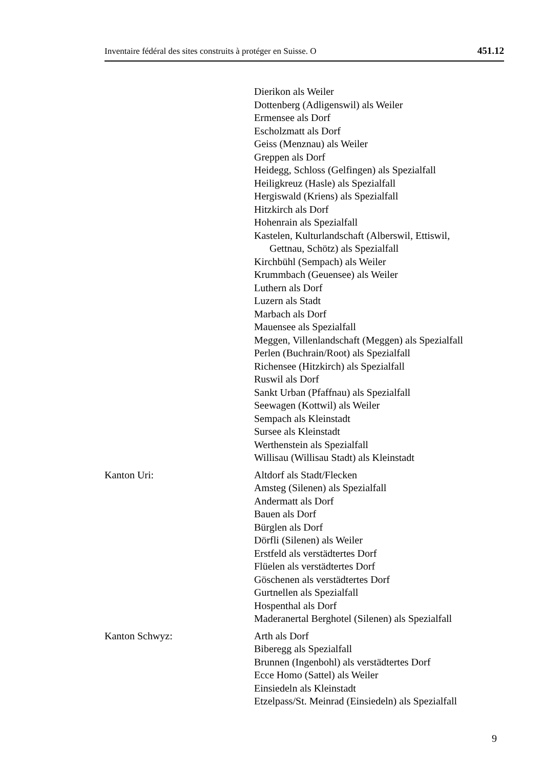Inventaire fédéral des sites construits à protéger en Suisse. O 451.12
Dierikon als Weiler
Dottenberg (Adligenswil) als Weiler
Ermensee als Dorf
Escholzmatt als Dorf
Geiss (Menznau) als Weiler
Greppen als Dorf
Heidegg, Schloss (Gelfingen) als Spezialfall
Heiligkreuz (Hasle) als Spezialfall
Hergiswald (Kriens) als Spezialfall
Hitzkirch als Dorf
Hohenrain als Spezialfall
Kastelen, Kulturlandschaft (Alberswil, Ettiswil,
Gettnau, Schötz) als Spezialfall
Kirchbühl (Sempach) als Weiler
Krummbach (Geuensee) als Weiler
Luthern als Dorf
Luzern als Stadt
Marbach als Dorf
Mauensee als Spezialfall
Meggen, Villenlandschaft (Meggen) als Spezialfall
Perlen (Buchrain/Root) als Spezialfall
Richensee (Hitzkirch) als Spezialfall
Ruswil als Dorf
Sankt Urban (Pfaffnau) als Spezialfall
Seewagen (Kottwil) als Weiler
Sempach als Kleinstadt
Sursee als Kleinstadt
Werthenstein als Spezialfall
Willisau (Willisau Stadt) als Kleinstadt
Kanton Uri: Altdorf als Stadt/Flecken
Amsteg (Silenen) als Spezialfall
Andermatt als Dorf
Bauen als Dorf
Bürglen als Dorf
Dörfli (Silenen) als Weiler
Erstfeld als verstädtertes Dorf
Flüelen als verstädtertes Dorf
Göschenen als verstädtertes Dorf
Gurtnellen als Spezialfall
Hospenthal als Dorf
Maderanertal Berghotel (Silenen) als Spezialfall
Kanton Schwyz: Arth als Dorf
Biberegg als Spezialfall
Brunnen (Ingenbohl) als verstädtertes Dorf
Ecce Homo (Sattel) als Weiler
Einsiedeln als Kleinstadt
Etzelpass/St. Meinrad (Einsiedeln) als Spezialfall
9